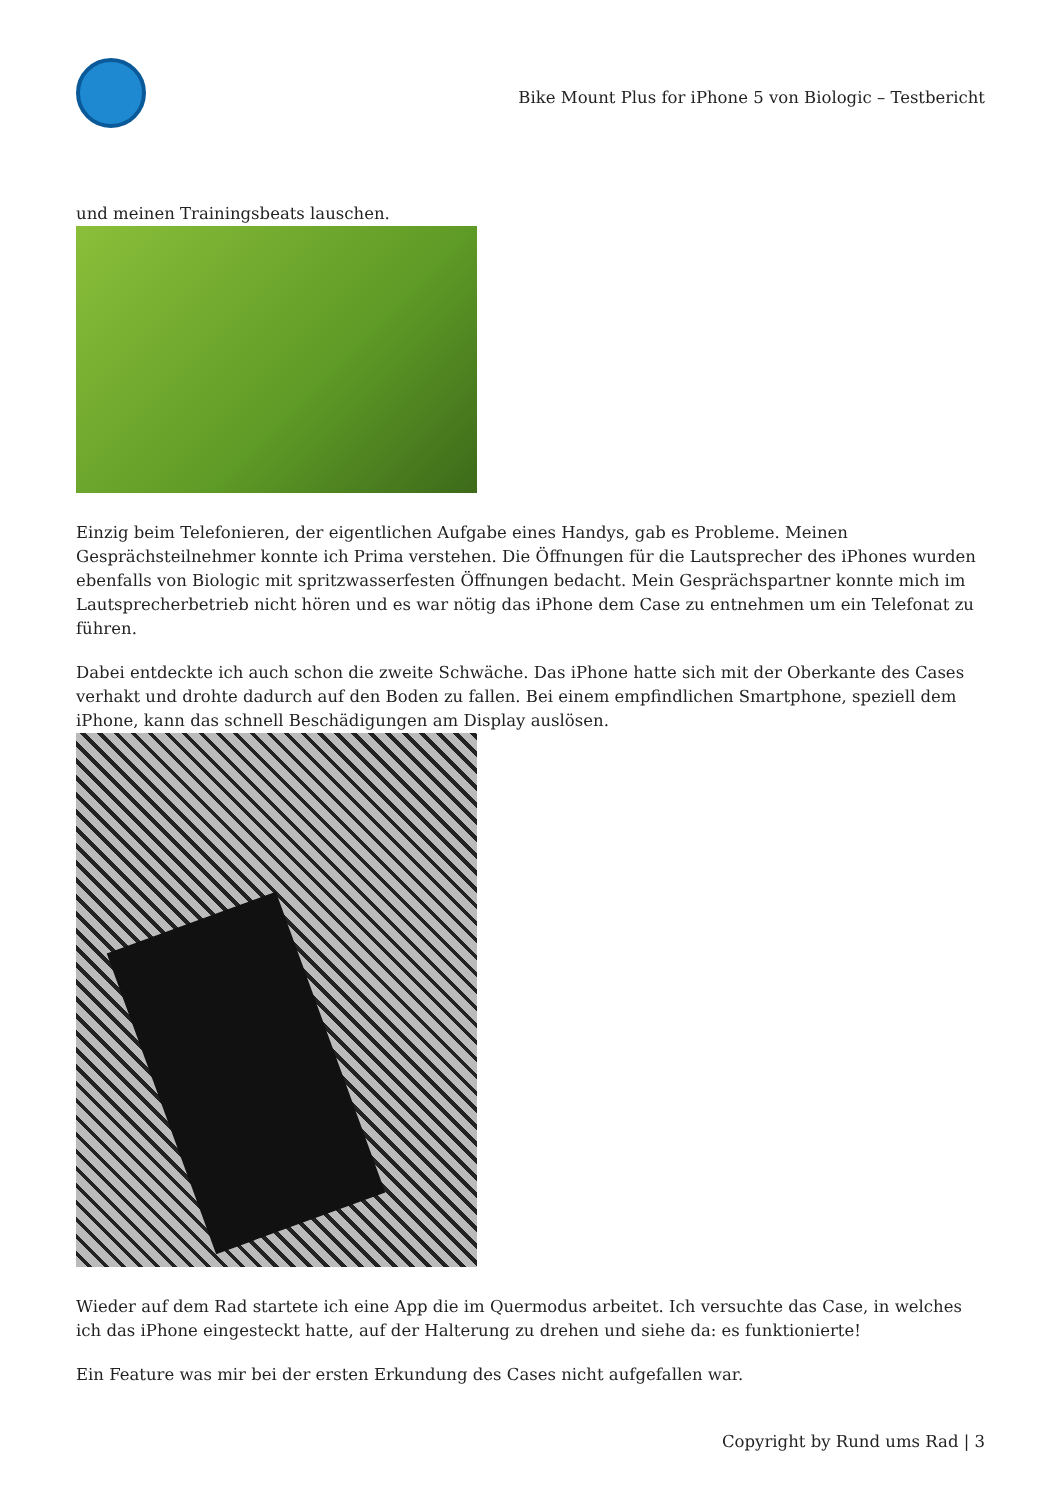Bike Mount Plus for iPhone 5 von Biologic – Testbericht
und meinen Trainingsbeats lauschen.
Einzig beim Telefonieren, der eigentlichen Aufgabe eines Handys, gab es Probleme. Meinen Gesprächsteilnehmer konnte ich Prima verstehen. Die Öffnungen für die Lautsprecher des iPhones wurden ebenfalls von Biologic mit spritzwasserfesten Öffnungen bedacht. Mein Gesprächspartner konnte mich im Lautsprecherbetrieb nicht hören und es war nötig das iPhone dem Case zu entnehmen um ein Telefonat zu führen.
Dabei entdeckte ich auch schon die zweite Schwäche. Das iPhone hatte sich mit der Oberkante des Cases verhakt und drohte dadurch auf den Boden zu fallen. Bei einem empfindlichen Smartphone, speziell dem iPhone, kann das schnell Beschädigungen am Display auslösen.
Wieder auf dem Rad startete ich eine App die im Quermodus arbeitet. Ich versuchte das Case, in welches ich das iPhone eingesteckt hatte, auf der Halterung zu drehen und siehe da: es funktionierte!
Ein Feature was mir bei der ersten Erkundung des Cases nicht aufgefallen war.
Copyright by Rund ums Rad | 3